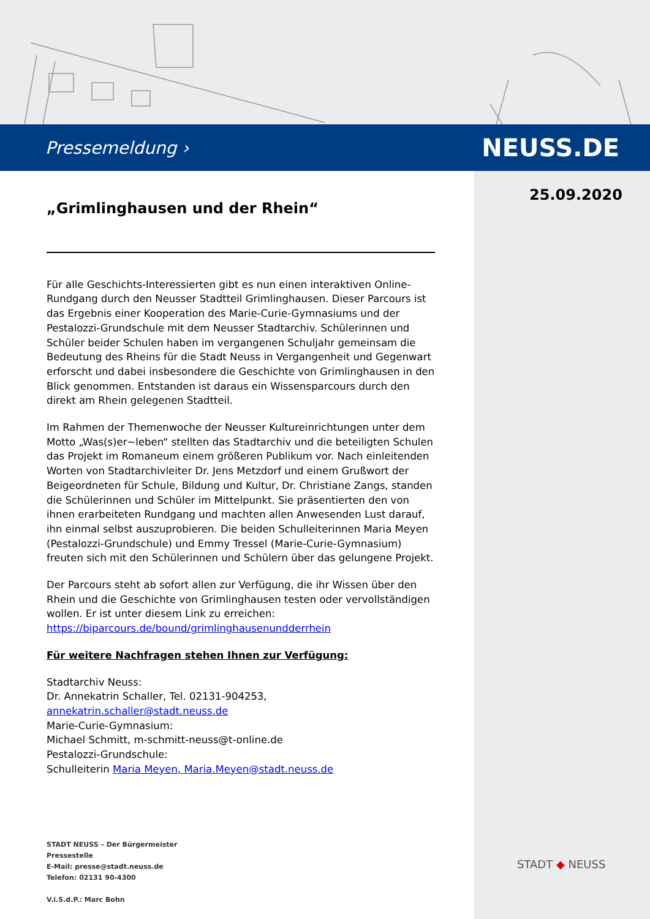Pressemeldung › NEUSS.DE
25.09.2020
„Grimlinghausen und der Rhein“
Für alle Geschichts-Interessierten gibt es nun einen interaktiven Online-Rundgang durch den Neusser Stadtteil Grimlinghausen. Dieser Parcours ist das Ergebnis einer Kooperation des Marie-Curie-Gymnasiums und der Pestalozzi-Grundschule mit dem Neusser Stadtarchiv. Schülerinnen und Schüler beider Schulen haben im vergangenen Schuljahr gemeinsam die Bedeutung des Rheins für die Stadt Neuss in Vergangenheit und Gegenwart erforscht und dabei insbesondere die Geschichte von Grimlinghausen in den Blick genommen. Entstanden ist daraus ein Wissensparcours durch den direkt am Rhein gelegenen Stadtteil.
Im Rahmen der Themenwoche der Neusser Kultureinrichtungen unter dem Motto „Was(s)er~leben“ stellten das Stadtarchiv und die beteiligten Schulen das Projekt im Romaneum einem größeren Publikum vor. Nach einleitenden Worten von Stadtarchivleiter Dr. Jens Metzdorf und einem Grußwort der Beigeordneten für Schule, Bildung und Kultur, Dr. Christiane Zangs, standen die Schülerinnen und Schüler im Mittelpunkt. Sie präsentierten den von ihnen erarbeiteten Rundgang und machten allen Anwesenden Lust darauf, ihn einmal selbst auszuprobieren. Die beiden Schulleiterinnen Maria Meyen (Pestalozzi-Grundschule) und Emmy Tressel (Marie-Curie-Gymnasium) freuten sich mit den Schülerinnen und Schülern über das gelungene Projekt.
Der Parcours steht ab sofort allen zur Verfügung, die ihr Wissen über den Rhein und die Geschichte von Grimlinghausen testen oder vervollständigen wollen. Er ist unter diesem Link zu erreichen:
https://biparcours.de/bound/grimlinghausenundderrhein
Für weitere Nachfragen stehen Ihnen zur Verfügung:
Stadtarchiv Neuss:
Dr. Annekatrin Schaller, Tel. 02131-904253,
annekatrin.schaller@stadt.neuss.de
Marie-Curie-Gymnasium:
Michael Schmitt, m-schmitt-neuss@t-online.de
Pestalozzi-Grundschule:
Schulleiterin Maria Meyen, Maria.Meyen@stadt.neuss.de
STADT NEUSS – Der Bürgermeister
Pressestelle
E-Mail: presse@stadt.neuss.de
Telefon: 02131 90-4300
V.i.S.d.P.: Marc Bohn
STADT ◆ NEUSS